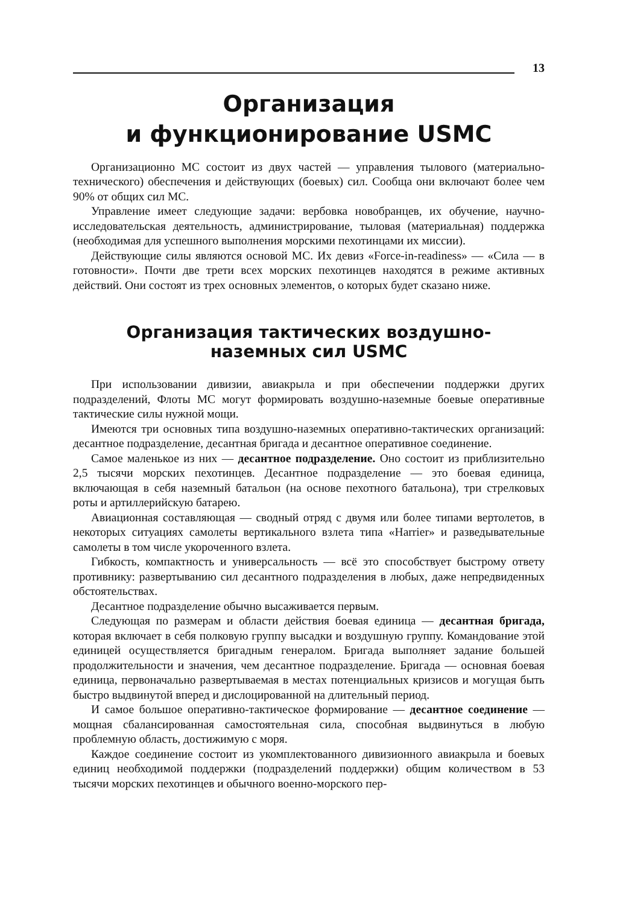13
Организация
и функционирование USMC
Организационно МС состоит из двух частей — управления тылового (материально-технического) обеспечения и действующих (боевых) сил. Сообща они включают более чем 90% от общих сил МС.
Управление имеет следующие задачи: вербовка новобранцев, их обучение, научно-исследовательская деятельность, администрирование, тыловая (материальная) поддержка (необходимая для успешного выполнения морскими пехотинцами их миссии).
Действующие силы являются основой МС. Их девиз «Force-in-readiness» — «Сила — в готовности». Почти две трети всех морских пехотинцев находятся в режиме активных действий. Они состоят из трех основных элементов, о которых будет сказано ниже.
Организация тактических воздушно-
наземных сил USMC
При использовании дивизии, авиакрыла и при обеспечении поддержки других подразделений, Флоты МС могут формировать воздушно-наземные боевые оперативные тактические силы нужной мощи.
Имеются три основных типа воздушно-наземных оперативно-тактических организаций: десантное подразделение, десантная бригада и десантное оперативное соединение.
Самое маленькое из них — десантное подразделение. Оно состоит из приблизительно 2,5 тысячи морских пехотинцев. Десантное подразделение — это боевая единица, включающая в себя наземный батальон (на основе пехотного батальона), три стрелковых роты и артиллерийскую батарею.
Авиационная составляющая — сводный отряд с двумя или более типами вертолетов, в некоторых ситуациях самолеты вертикального взлета типа «Harrier» и разведывательные самолеты в том числе укороченного взлета.
Гибкость, компактность и универсальность — всё это способствует быстрому ответу противнику: развертыванию сил десантного подразделения в любых, даже непредвиденных обстоятельствах.
Десантное подразделение обычно высаживается первым.
Следующая по размерам и области действия боевая единица — десантная бригада, которая включает в себя полковую группу высадки и воздушную группу. Командование этой единицей осуществляется бригадным генералом. Бригада выполняет задание большей продолжительности и значения, чем десантное подразделение. Бригада — основная боевая единица, первоначально развертываемая в местах потенциальных кризисов и могущая быть быстро выдвинутой вперед и дислоцированной на длительный период.
И самое большое оперативно-тактическое формирование — десантное соединение — мощная сбалансированная самостоятельная сила, способная выдвинуться в любую проблемную область, достижимую с моря.
Каждое соединение состоит из укомплектованного дивизионного авиакрыла и боевых единиц необходимой поддержки (подразделений поддержки) общим количеством в 53 тысячи морских пехотинцев и обычного военно-морского пер-